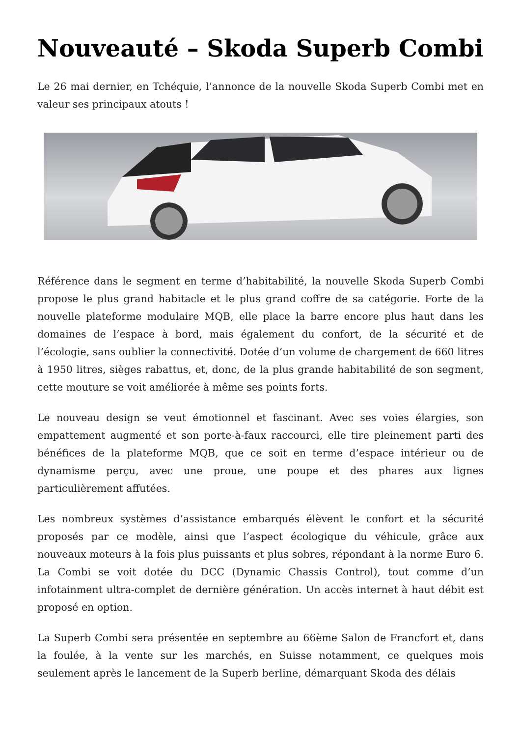Nouveauté – Skoda Superb Combi
Le 26 mai dernier, en Tchéquie, l’annonce de la nouvelle Skoda Superb Combi met en valeur ses principaux atouts !
Référence dans le segment en terme d’habitabilité, la nouvelle Skoda Superb Combi propose le plus grand habitacle et le plus grand coffre de sa catégorie. Forte de la nouvelle plateforme modulaire MQB, elle place la barre encore plus haut dans les domaines de l’espace à bord, mais également du confort, de la sécurité et de l’écologie, sans oublier la connectivité. Dotée d’un volume de chargement de 660 litres à 1950 litres, sièges rabattus, et, donc, de la plus grande habitabilité de son segment, cette mouture se voit améliorée à même ses points forts.
Le nouveau design se veut émotionnel et fascinant. Avec ses voies élargies, son empattement augmenté et son porte-à-faux raccourci, elle tire pleinement parti des bénéfices de la plateforme MQB, que ce soit en terme d’espace intérieur ou de dynamisme perçu, avec une proue, une poupe et des phares aux lignes particulièrement affutées.
Les nombreux systèmes d’assistance embarqués élèvent le confort et la sécurité proposés par ce modèle, ainsi que l’aspect écologique du véhicule, grâce aux nouveaux moteurs à la fois plus puissants et plus sobres, répondant à la norme Euro 6. La Combi se voit dotée du DCC (Dynamic Chassis Control), tout comme d’un infotainment ultra-complet de dernière génération. Un accès internet à haut débit est proposé en option.
La Superb Combi sera présentée en septembre au 66ème Salon de Francfort et, dans la foulée, à la vente sur les marchés, en Suisse notamment, ce quelques mois seulement après le lancement de la Superb berline, démarquant Skoda des délais